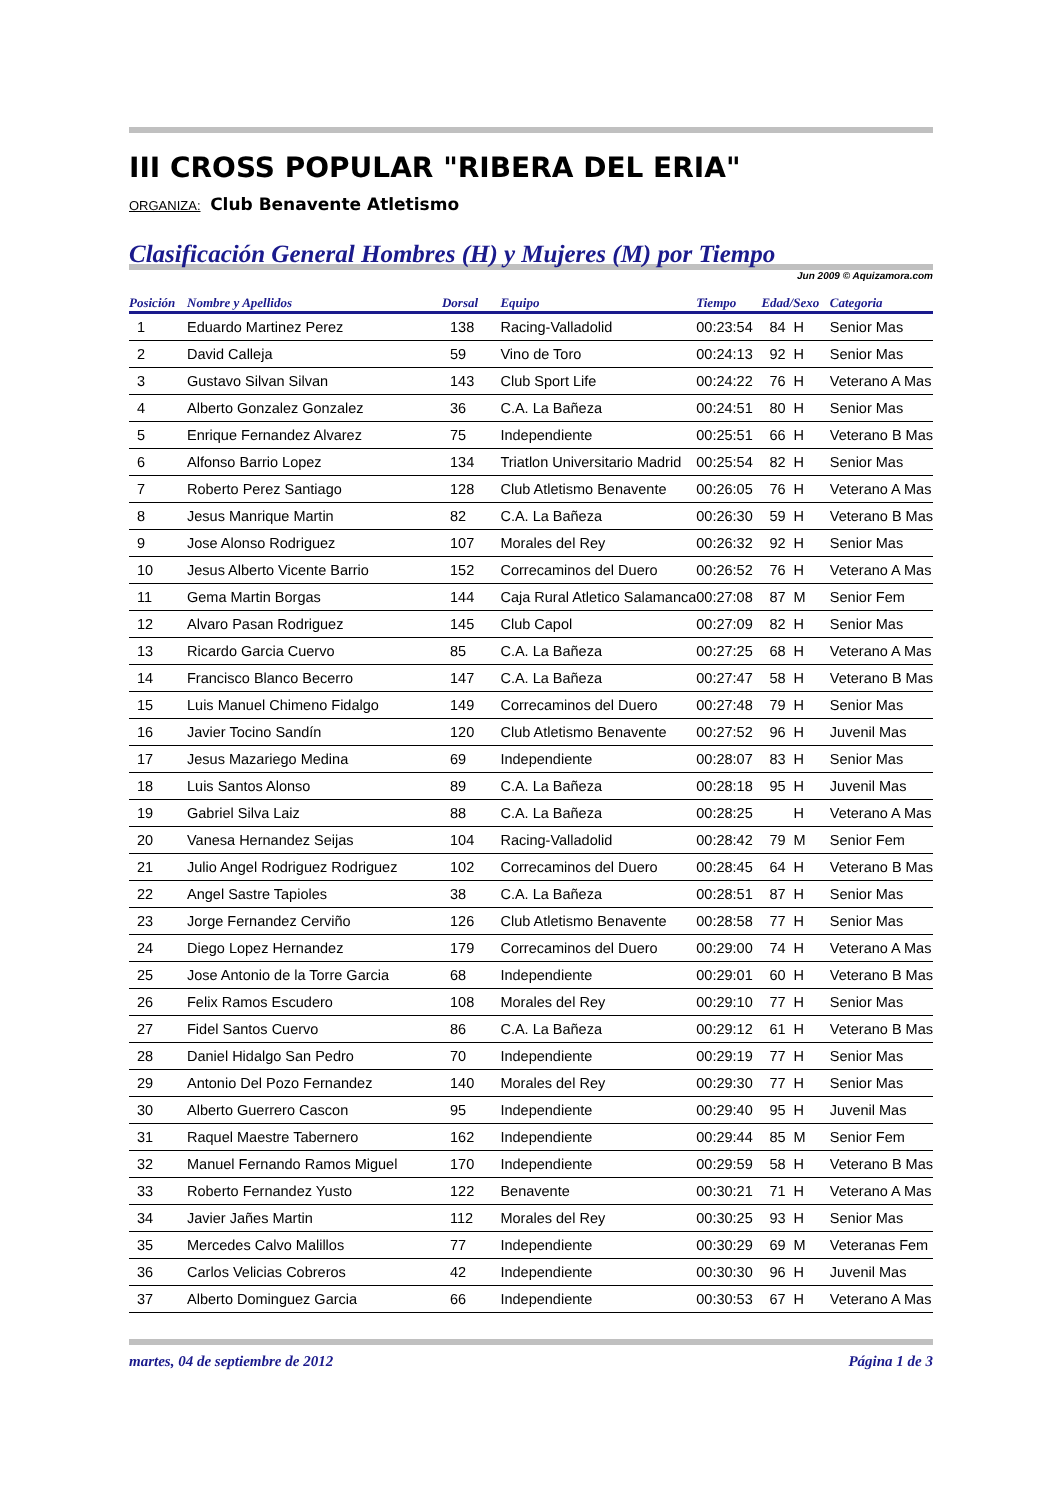III CROSS POPULAR "RIBERA DEL ERIA"
ORGANIZA: Club Benavente Atletismo
Clasificación General Hombres (H) y Mujeres (M) por Tiempo
Jun 2009 © Aquizamora.com
| Posición | Nombre y Apellidos | Dorsal | Equipo | Tiempo | Edad/Sexo | Categoria |
| --- | --- | --- | --- | --- | --- | --- |
| 1 | Eduardo Martinez Perez | 138 | Racing-Valladolid | 00:23:54 | 84 H | Senior Mas |
| 2 | David Calleja | 59 | Vino de Toro | 00:24:13 | 92 H | Senior Mas |
| 3 | Gustavo Silvan Silvan | 143 | Club Sport Life | 00:24:22 | 76 H | Veterano A Mas |
| 4 | Alberto Gonzalez Gonzalez | 36 | C.A. La Bañeza | 00:24:51 | 80 H | Senior Mas |
| 5 | Enrique Fernandez Alvarez | 75 | Independiente | 00:25:51 | 66 H | Veterano B Mas |
| 6 | Alfonso Barrio Lopez | 134 | Triatlon Universitario Madrid | 00:25:54 | 82 H | Senior Mas |
| 7 | Roberto Perez Santiago | 128 | Club Atletismo Benavente | 00:26:05 | 76 H | Veterano A Mas |
| 8 | Jesus Manrique Martin | 82 | C.A. La Bañeza | 00:26:30 | 59 H | Veterano B Mas |
| 9 | Jose Alonso Rodriguez | 107 | Morales del Rey | 00:26:32 | 92 H | Senior Mas |
| 10 | Jesus Alberto Vicente Barrio | 152 | Correcaminos del Duero | 00:26:52 | 76 H | Veterano A Mas |
| 11 | Gema Martin Borgas | 144 | Caja Rural Atletico Salamanca | 00:27:08 | 87 M | Senior Fem |
| 12 | Alvaro Pasan Rodriguez | 145 | Club Capol | 00:27:09 | 82 H | Senior Mas |
| 13 | Ricardo Garcia Cuervo | 85 | C.A. La Bañeza | 00:27:25 | 68 H | Veterano A Mas |
| 14 | Francisco Blanco Becerro | 147 | C.A. La Bañeza | 00:27:47 | 58 H | Veterano B Mas |
| 15 | Luis Manuel Chimeno Fidalgo | 149 | Correcaminos del Duero | 00:27:48 | 79 H | Senior Mas |
| 16 | Javier Tocino Sandín | 120 | Club Atletismo Benavente | 00:27:52 | 96 H | Juvenil Mas |
| 17 | Jesus Mazariego Medina | 69 | Independiente | 00:28:07 | 83 H | Senior Mas |
| 18 | Luis Santos Alonso | 89 | C.A. La Bañeza | 00:28:18 | 95 H | Juvenil Mas |
| 19 | Gabriel Silva Laiz | 88 | C.A. La Bañeza | 00:28:25 | H | Veterano A Mas |
| 20 | Vanesa Hernandez Seijas | 104 | Racing-Valladolid | 00:28:42 | 79 M | Senior Fem |
| 21 | Julio Angel Rodriguez Rodriguez | 102 | Correcaminos del Duero | 00:28:45 | 64 H | Veterano B Mas |
| 22 | Angel Sastre Tapioles | 38 | C.A. La Bañeza | 00:28:51 | 87 H | Senior Mas |
| 23 | Jorge Fernandez Cerviño | 126 | Club Atletismo Benavente | 00:28:58 | 77 H | Senior Mas |
| 24 | Diego Lopez Hernandez | 179 | Correcaminos del Duero | 00:29:00 | 74 H | Veterano A Mas |
| 25 | Jose Antonio de la Torre Garcia | 68 | Independiente | 00:29:01 | 60 H | Veterano B Mas |
| 26 | Felix Ramos Escudero | 108 | Morales del Rey | 00:29:10 | 77 H | Senior Mas |
| 27 | Fidel Santos Cuervo | 86 | C.A. La Bañeza | 00:29:12 | 61 H | Veterano B Mas |
| 28 | Daniel Hidalgo San Pedro | 70 | Independiente | 00:29:19 | 77 H | Senior Mas |
| 29 | Antonio Del Pozo Fernandez | 140 | Morales del Rey | 00:29:30 | 77 H | Senior Mas |
| 30 | Alberto Guerrero Cascon | 95 | Independiente | 00:29:40 | 95 H | Juvenil Mas |
| 31 | Raquel Maestre Tabernero | 162 | Independiente | 00:29:44 | 85 M | Senior Fem |
| 32 | Manuel Fernando Ramos Miguel | 170 | Independiente | 00:29:59 | 58 H | Veterano B Mas |
| 33 | Roberto Fernandez Yusto | 122 | Benavente | 00:30:21 | 71 H | Veterano A Mas |
| 34 | Javier Jañes Martin | 112 | Morales del Rey | 00:30:25 | 93 H | Senior Mas |
| 35 | Mercedes Calvo Malillos | 77 | Independiente | 00:30:29 | 69 M | Veteranas Fem |
| 36 | Carlos Velicias Cobreros | 42 | Independiente | 00:30:30 | 96 H | Juvenil Mas |
| 37 | Alberto Dominguez Garcia | 66 | Independiente | 00:30:53 | 67 H | Veterano A Mas |
martes, 04 de septiembre de 2012 Página 1 de 3